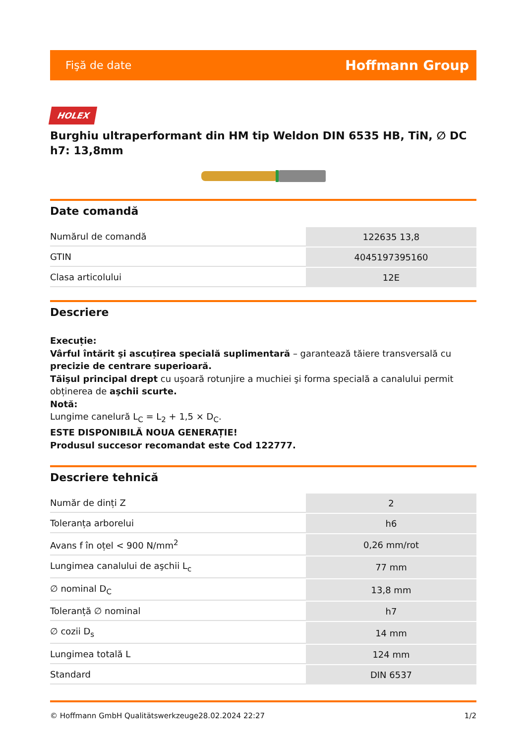Fişă de date Hoffmann Group
HOLEX
Burghiu ultraperformant din HM tip Weldon DIN 6535 HB, TiN, ∅ DC h7: 13,8mm
Date comandă
| Numărul de comandă | 122635 13,8 |
| GTIN | 4045197395160 |
| Clasa articolului | 12E |
Descriere
Execuție:
Vârful întărit şi ascuțirea specială suplimentară – garantează tăiere transversală cu precizie de centrare superioară.
Tăişul principal drept cu uşoară rotunjire a muchiei şi forma specială a canalului permit obținerea de aşchii scurte.
Notă:
Lungime canelură L<sub>C</sub> = L<sub>2</sub> + 1,5 × D<sub>C</sub>.
ESTE DISPONIBILĂ NOUA GENERAȚIE!
Produsul succesor recomandat este Cod 122777.
Descriere tehnică
| Număr de dinți Z | 2 |
| Toleranța arborelui | h6 |
| Avans f în oțel < 900 N/mm<sup>2</sup> | 0,26 mm/rot |
| Lungimea canalului de aşchii L<sub>c</sub> | 77 mm |
| ∅ nominal D<sub>C</sub> | 13,8 mm |
| Toleranță ∅ nominal | h7 |
| ∅ cozii D<sub>s</sub> | 14 mm |
| Lungimea totală L | 124 mm |
| Standard | DIN 6537 |
© Hoffmann GmbH Qualitätswerkzeuge 28.02.2024 22:27 1/2